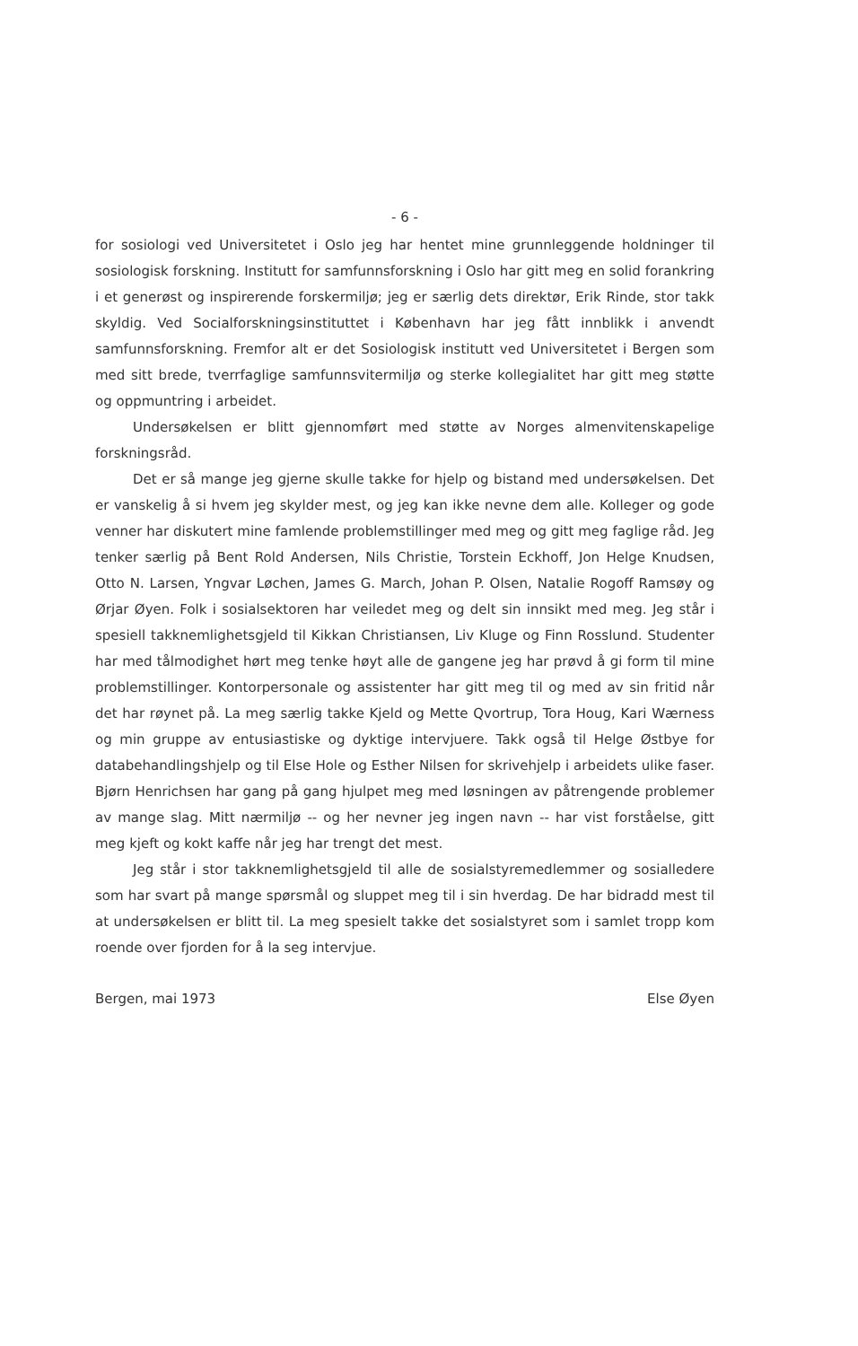- 6 -
for sosiologi ved Universitetet i Oslo jeg har hentet mine grunnleggende holdninger til sosiologisk forskning. Institutt for samfunnsforskning i Oslo har gitt meg en solid forankring i et generøst og inspirerende forskermiljø; jeg er særlig dets direktør, Erik Rinde, stor takk skyldig. Ved Socialforskningsinstituttet i København har jeg fått innblikk i anvendt samfunnsforskning. Fremfor alt er det Sosiologisk institutt ved Universitetet i Bergen som med sitt brede, tverrfaglige samfunnsvitermiljø og sterke kollegialitet har gitt meg støtte og oppmuntring i arbeidet.
Undersøkelsen er blitt gjennomført med støtte av Norges almenvitenskapelige forskningsråd.
Det er så mange jeg gjerne skulle takke for hjelp og bistand med undersøkelsen. Det er vanskelig å si hvem jeg skylder mest, og jeg kan ikke nevne dem alle. Kolleger og gode venner har diskutert mine famlende problemstillinger med meg og gitt meg faglige råd. Jeg tenker særlig på Bent Rold Andersen, Nils Christie, Torstein Eckhoff, Jon Helge Knudsen, Otto N. Larsen, Yngvar Løchen, James G. March, Johan P. Olsen, Natalie Rogoff Ramsøy og Ørjar Øyen. Folk i sosialsektoren har veiledet meg og delt sin innsikt med meg. Jeg står i spesiell takknemlighetsgjeld til Kikkan Christiansen, Liv Kluge og Finn Rosslund. Studenter har med tålmodighet hørt meg tenke høyt alle de gangene jeg har prøvd å gi form til mine problemstillinger. Kontorpersonale og assistenter har gitt meg til og med av sin fritid når det har røynet på. La meg særlig takke Kjeld og Mette Qvortrup, Tora Houg, Kari Wærness og min gruppe av entusiastiske og dyktige intervjuere. Takk også til Helge Østbye for databehandlingshjelp og til Else Hole og Esther Nilsen for skrivehjelp i arbeidets ulike faser. Bjørn Henrichsen har gang på gang hjulpet meg med løsningen av påtrengende problemer av mange slag. Mitt nærmiljø -- og her nevner jeg ingen navn -- har vist forståelse, gitt meg kjeft og kokt kaffe når jeg har trengt det mest.
Jeg står i stor takknemlighetsgjeld til alle de sosialstyremedlemmer og sosialledere som har svart på mange spørsmål og sluppet meg til i sin hverdag. De har bidradd mest til at undersøkelsen er blitt til. La meg spesielt takke det sosialstyret som i samlet tropp kom roende over fjorden for å la seg intervjue.
Bergen, mai 1973 Else Øyen